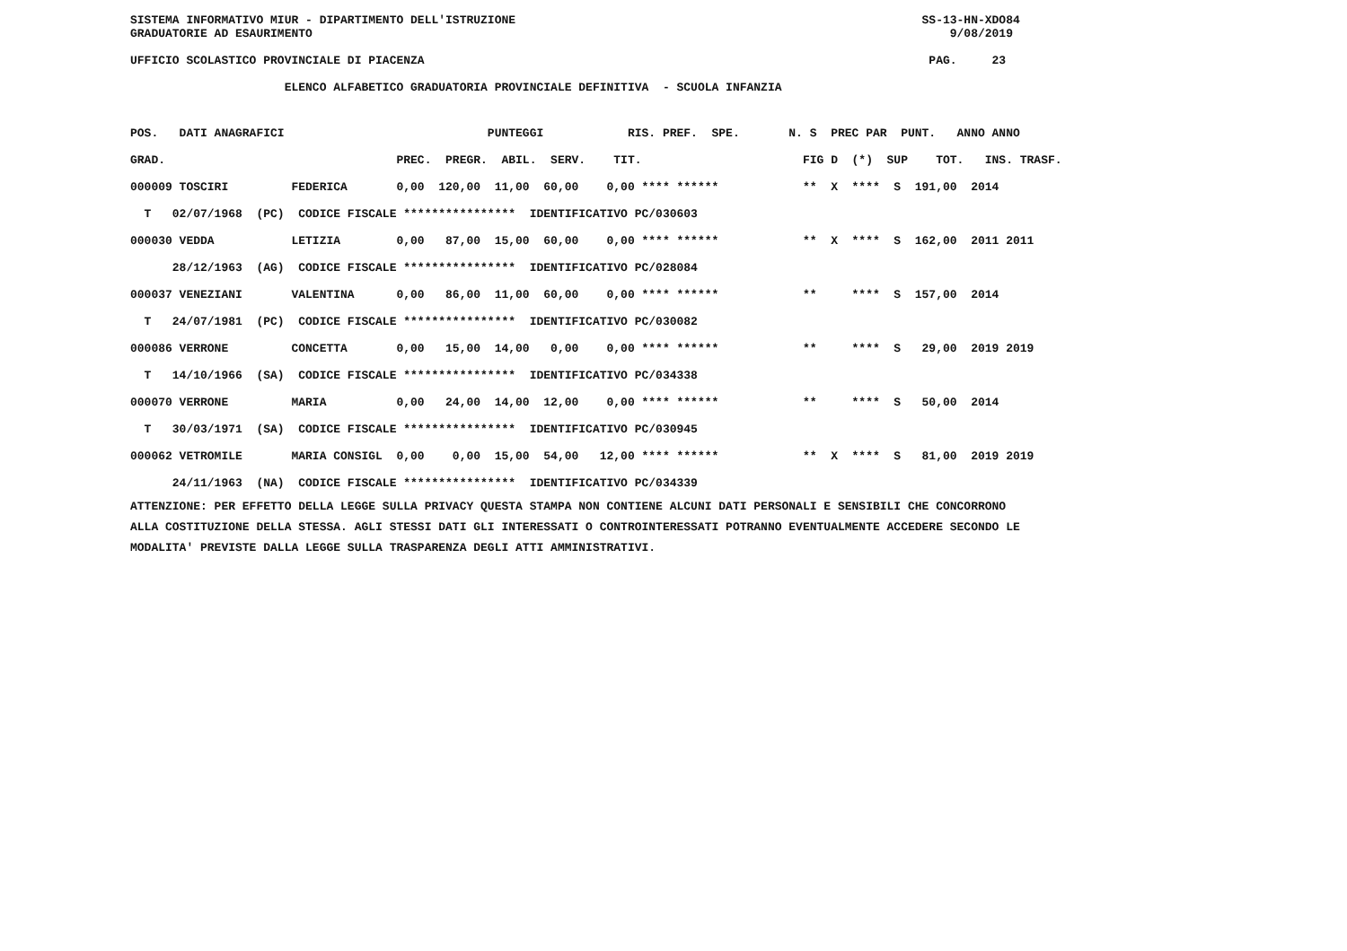SISTEMA INFORMATIVO MIUR - DIPARTIMENTO DELL'ISTRUZIONE                                                          SS-13-HN-XDO84
GRADUATORIE AD ESAURIMENTO                                                                                           9/08/2019

UFFICIO SCOLASTICO PROVINCIALE DI PIACENZA                                                                        PAG.     23

                      ELENCO ALFABETICO GRADUATORIA PROVINCIALE DEFINITIVA  - SCUOLA INFANZIA
| POS. DATI ANAGRAFICI PUNTEGGI RIS. PREF. SPE. N. S PREC PAR PUNT. ANNO ANNO |
| GRAD. PREC. PREGR. ABIL. SERV. TIT. FIG D (*) SUP TOT. INS. TRASF. |
| 000009 TOSCIRI FEDERICA 0,00 120,00 11,00 60,00 0,00 **** ****** ** X **** S 191,00 2014 |
| T 02/07/1968 (PC) CODICE FISCALE **************** IDENTIFICATIVO PC/030603 |
| 000030 VEDDA LETIZIA 0,00 87,00 15,00 60,00 0,00 **** ****** ** X **** S 162,00 2011 2011 |
| 28/12/1963 (AG) CODICE FISCALE **************** IDENTIFICATIVO PC/028084 |
| 000037 VENEZIANI VALENTINA 0,00 86,00 11,00 60,00 0,00 **** ****** ** **** S 157,00 2014 |
| T 24/07/1981 (PC) CODICE FISCALE **************** IDENTIFICATIVO PC/030082 |
| 000086 VERRONE CONCETTA 0,00 15,00 14,00 0,00 0,00 **** ****** ** **** S 29,00 2019 2019 |
| T 14/10/1966 (SA) CODICE FISCALE **************** IDENTIFICATIVO PC/034338 |
| 000070 VERRONE MARIA 0,00 24,00 14,00 12,00 0,00 **** ****** ** **** S 50,00 2014 |
| T 30/03/1971 (SA) CODICE FISCALE **************** IDENTIFICATIVO PC/030945 |
| 000062 VETROMILE MARIA CONSIGL 0,00 0,00 15,00 54,00 12,00 **** ****** ** X **** S 81,00 2019 2019 |
| 24/11/1963 (NA) CODICE FISCALE **************** IDENTIFICATIVO PC/034339 |
ATTENZIONE: PER EFFETTO DELLA LEGGE SULLA PRIVACY QUESTA STAMPA NON CONTIENE ALCUNI DATI PERSONALI E SENSIBILI CHE CONCORRONO
ALLA COSTITUZIONE DELLA STESSA. AGLI STESSI DATI GLI INTERESSATI O CONTROINTERESSATI POTRANNO EVENTUALMENTE ACCEDERE SECONDO LE
MODALITA' PREVISTE DALLA LEGGE SULLA TRASPARENZA DEGLI ATTI AMMINISTRATIVI.